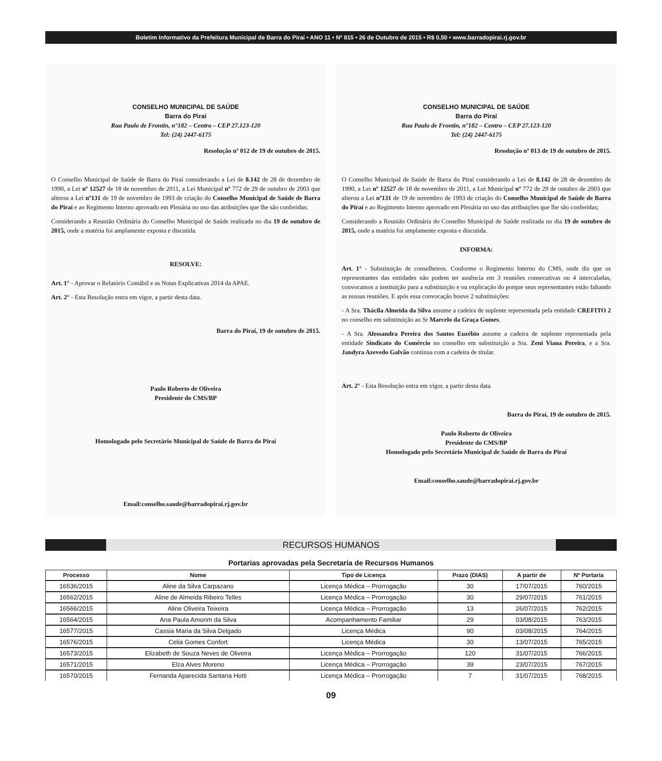Boletim Informativo da Prefeitura Municipal de Barra do Piraí • ANO 11 • Nº 815 • 26 de Outubro de 2015 • R$ 0,50 • www.barradopirai.rj.gov.br
CONSELHO MUNICIPAL DE SAÚDE
Barra do Piraí
Rua Paulo de Frontin, n°182 – Centro – CEP 27.123-120
Tel: (24) 2447-6175
Resolução nº 012 de 19 de outubro de 2015.
O Conselho Municipal de Saúde de Barra do Piraí considerando a Lei de 8.142 de 28 de dezembro de 1990, a Lei nº 12527 de 18 de novembro de 2011, a Lei Municipal nº 772 de 29 de outubro de 2003 que alterou a Lei nº131 de 19 de novembro de 1993 de criação do Conselho Municipal de Saúde de Barra do Piraí e ao Regimento Interno aprovado em Plenária no uso das atribuições que lhe são conferidas;
Considerando a Reunião Ordinária do Conselho Municipal de Saúde realizada no dia 19 de outubro de 2015, onde a matéria foi amplamente exposta e discutida.
RESOLVE:
Art. 1° - Aprovar o Relatório Contábil e as Notas Explicativas 2014 da APAE.
Art. 2° - Esta Resolução entra em vigor, a partir desta data.
Barra do Piraí, 19 de outubro de 2015.
Paulo Roberto de Oliveira
Presidente do CMS/BP
Homologado pelo Secretário Municipal de Saúde de Barra do Piraí
Email:conselho.saude@barradopirai.rj.gov.br
CONSELHO MUNICIPAL DE SAÚDE
Barra do Piraí
Rua Paulo de Frontin, n°182 – Centro – CEP 27.123-120
Tel: (24) 2447-6175
Resolução nº 013 de 19 de outubro de 2015.
O Conselho Municipal de Saúde de Barra do Piraí considerando a Lei de 8.142 de 28 de dezembro de 1990, a Lei nº 12527 de 18 de novembro de 2011, a Lei Municipal nº 772 de 29 de outubro de 2003 que alterou a Lei nº131 de 19 de novembro de 1993 de criação do Conselho Municipal de Saúde de Barra do Piraí e ao Regimento Interno aprovado em Plenária no uso das atribuições que lhe são conferidas;
Considerando a Reunião Ordinária do Conselho Municipal de Saúde realizada no dia 19 de outubro de 2015, onde a matéria foi amplamente exposta e discutida.
INFORMA:
Art. 1° - Substituição de conselheiros. Conforme o Regimento Interno do CMS, onde diz que os representantes das entidades não podem ter ausência em 3 reuniões consecutivas ou 4 intercaladas, convocamos a instituição para a substituição e ou explicação do porque seus representantes estão faltando as nossas reuniões. E após essa convocação houve 2 substituições:
- A Sra. Thácila Almeida da Silva assume a cadeira de suplente representada pela entidade CREFITO 2 no conselho em substituição ao Sr Marcelo da Graça Gomes.
- A Sra. Alessandra Pereira dos Santos Euzébio assume a cadeira de suplente representada pela entidade Sindicato do Comércio no conselho em substituição a Sra. Zeni Viana Pereira, e a Sra. Jandyra Azevedo Galvão continua com a cadeira de titular.
Art. 2° - Esta Resolução entra em vigor, a partir desta data.
Barra do Piraí, 19 de outubro de 2015.
Paulo Roberto de Oliveira
Presidente do CMS/BP
Homologado pelo Secretário Municipal de Saúde de Barra do Piraí
Email:conselho.saude@barradopirai.rj.gov.br
RECURSOS HUMANOS
Portarias aprovadas pela Secretaria de Recursos Humanos
| Processo | Nome | Tipo de Licença | Prazo (DIAS) | A partir de | Nº Portaria |
| --- | --- | --- | --- | --- | --- |
| 16536/2015 | Aline da Silva Carpazano | Licença Médica – Prorrogação | 30 | 17/07/2015 | 760/2015 |
| 16562/2015 | Aline de Almeida Ribeiro Telles | Licença Médica – Prorrogação | 30 | 29/07/2015 | 761/2015 |
| 16566/2015 | Aline Oliveira Teixeira | Licença Médica – Prorrogação | 13 | 26/07/2015 | 762/2015 |
| 16564/2015 | Ana Paula Amorim da Silva | Acompanhamento Familiar | 29 | 03/08/2015 | 763/2015 |
| 16577/2015 | Cassia Maria da Silva Delgado | Licença Médica | 90 | 03/08/2015 | 764/2015 |
| 16576/2015 | Celia Gomes Confort | Licença Médica | 30 | 13/07/2015 | 765/2015 |
| 16573/2015 | Elizabeth de Souza Neves de Oliveira | Licença Médica – Prorrogação | 120 | 31/07/2015 | 766/2015 |
| 16571/2015 | Elza Alves Moreno | Licença Médica – Prorrogação | 39 | 23/07/2015 | 767/2015 |
| 16570/2015 | Fernanda Aparecida Santana Hotti | Licença Médica – Prorrogação | 7 | 31/07/2015 | 768/2015 |
09